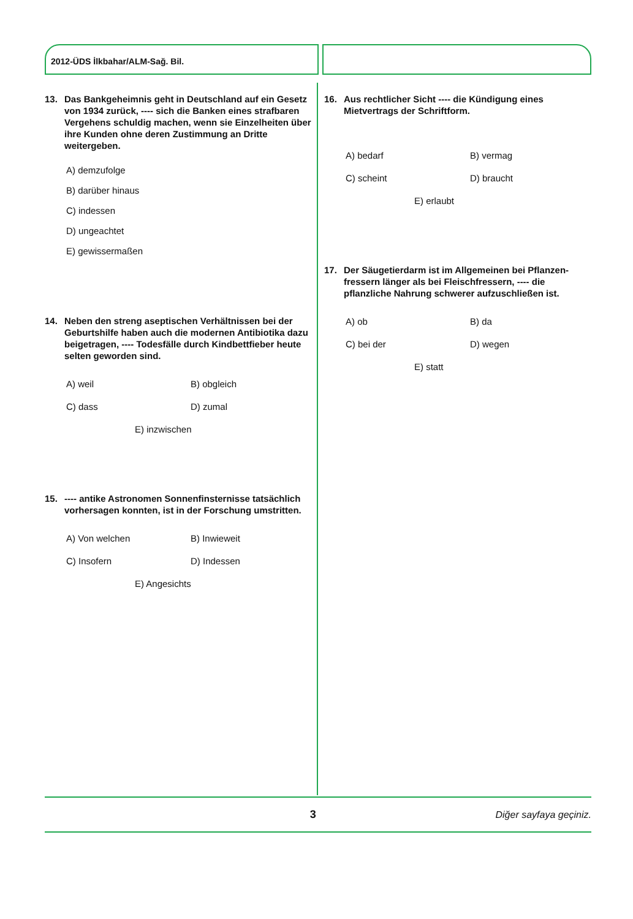2012-ÜDS İlkbahar/ALM-Sağ. Bil.
13. Das Bankgeheimnis geht in Deutschland auf ein Gesetz von 1934 zurück, ---- sich die Banken eines strafbaren Vergehens schuldig machen, wenn sie Einzelheiten über ihre Kunden ohne deren Zustimmung an Dritte weitergeben.
A) demzufolge
B) darüber hinaus
C) indessen
D) ungeachtet
E) gewissermaßen
14. Neben den streng aseptischen Verhältnissen bei der Geburtshilfe haben auch die modernen Antibiotika dazu beigetragen, ---- Todesfälle durch Kindbettfieber heute selten geworden sind.
A) weil
B) obgleich
C) dass
D) zumal
E) inzwischen
15. ---- antike Astronomen Sonnenfinsternisse tatsächlich vorhersagen konnten, ist in der Forschung umstritten.
A) Von welchen
B) Inwieweit
C) Insofern
D) Indessen
E) Angesichts
16. Aus rechtlicher Sicht ---- die Kündigung eines Mietvertrags der Schriftform.
A) bedarf
B) vermag
C) scheint
D) braucht
E) erlaubt
17. Der Säugetierdarm ist im Allgemeinen bei Pflanzen­fressern länger als bei Fleischfressern, ---- die pflanzliche Nahrung schwerer aufzuschließen ist.
A) ob
B) da
C) bei der
D) wegen
E) statt
3 Diğer sayfaya geçiniz.